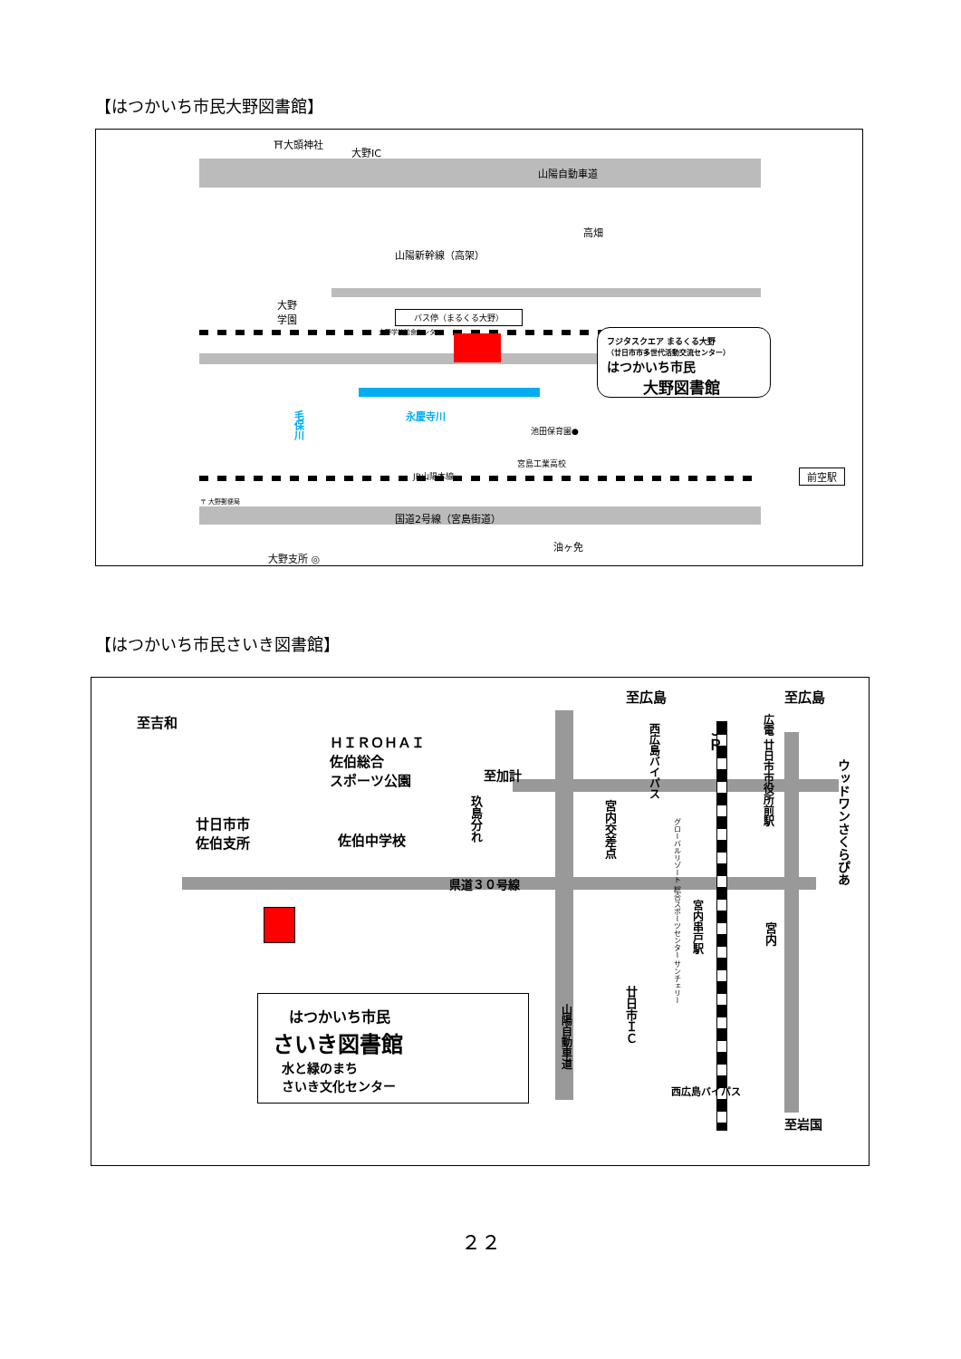【はつかいち市民大野図書館】
⛩大頭神社
大野IC
山陽自動車道
高畑
山陽新幹線（高架）
大野
学園 バス停（まるくる大野）
大野学校給食センター
フジタスクエア まるくる大野
（廿日市市多世代活動交流センター）
はつかいち市民
大野図書館
永慶寺川
毛保川
池田保育園●
宮島工業高校
JR山陽本線 前空駅
〒 大野郵便局
国道2号線（宮島街道）
油ヶ免
大野支所 ◎
【はつかいち市民さいき図書館】
至吉和
ＨＩＲＯＨＡＩ
佐伯総合
スポーツ公園 至加計
至広島 至広島
廿日市市
佐伯支所 佐伯中学校
玖島分れ
県道３０号線
宮内交差点
西広島バイパス
グローバルリゾート 総合スポーツセンター サンチェリー
ＪＲ
広電 廿日市市役所前駅
ウッドワンさくらぴあ
宮内串戸駅
宮内
廿日市ＩＣ
山陽自動車道
西広島バイパス
至岩国
はつかいち市民
さいき図書館
水と緑のまち
さいき文化センター
２２